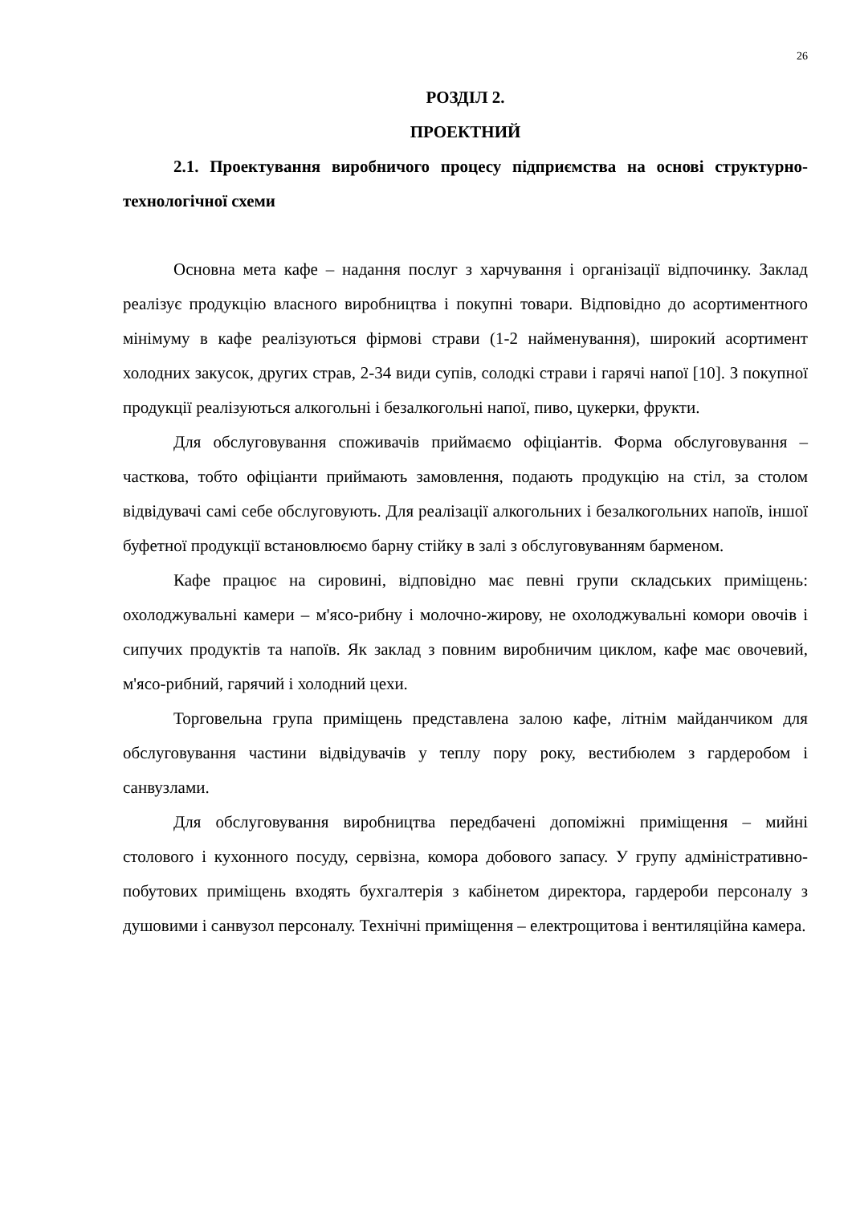26
РОЗДІЛ 2.
ПРОЕКТНИЙ
2.1. Проектування виробничого процесу підприємства на основі структурно-технологічної схеми
Основна мета кафе – надання послуг з харчування і організації відпочинку. Заклад реалізує продукцію власного виробництва і покупні товари. Відповідно до асортиментного мінімуму в кафе реалізуються фірмові страви (1-2 найменування), широкий асортимент холодних закусок, других страв, 2-34 види супів, солодкі страви і гарячі напої [10]. З покупної продукції реалізуються алкогольні і безалкогольні напої, пиво, цукерки, фрукти.
Для обслуговування споживачів приймаємо офіціантів. Форма обслуговування – часткова, тобто офіціанти приймають замовлення, подають продукцію на стіл, за столом відвідувачі самі себе обслуговують. Для реалізації алкогольних і безалкогольних напоїв, іншої буфетної продукції встановлюємо барну стійку в залі з обслуговуванням барменом.
Кафе працює на сировині, відповідно має певні групи складських приміщень: охолоджувальні камери – м'ясо-рибну і молочно-жирову, не охолоджувальні комори овочів і сипучих продуктів та напоїв. Як заклад з повним виробничим циклом, кафе має овочевий, м'ясо-рибний, гарячий і холодний цехи.
Торговельна група приміщень представлена залою кафе, літнім майданчиком для обслуговування частини відвідувачів у теплу пору року, вестибюлем з гардеробом і санвузлами.
Для обслуговування виробництва передбачені допоміжні приміщення – мийні столового і кухонного посуду, сервізна, комора добового запасу. У групу адміністративно-побутових приміщень входять бухгалтерія з кабінетом директора, гардероби персоналу з душовими і санвузол персоналу. Технічні приміщення – електрощитова і вентиляційна камера.